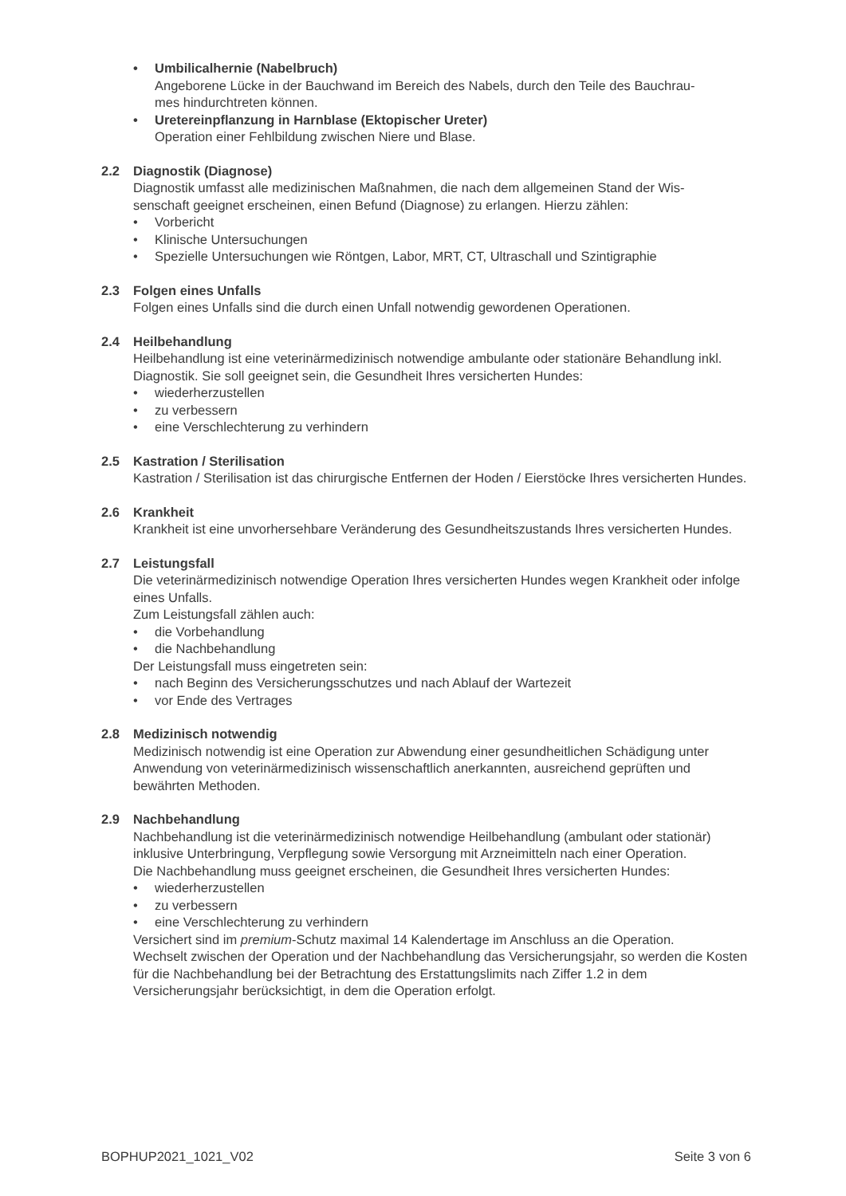• Umbilicalhernie (Nabelbruch)
Angeborene Lücke in der Bauchwand im Bereich des Nabels, durch den Teile des Bauchrau-
mes hindurchtreten können.
• Uretereinpflanzung in Harnblase (Ektopischer Ureter)
Operation einer Fehlbildung zwischen Niere und Blase.
2.2 Diagnostik (Diagnose)
Diagnostik umfasst alle medizinischen Maßnahmen, die nach dem allgemeinen Stand der Wis-
senschaft geeignet erscheinen, einen Befund (Diagnose) zu erlangen. Hierzu zählen:
• Vorbericht
• Klinische Untersuchungen
• Spezielle Untersuchungen wie Röntgen, Labor, MRT, CT, Ultraschall und Szintigraphie
2.3 Folgen eines Unfalls
Folgen eines Unfalls sind die durch einen Unfall notwendig gewordenen Operationen.
2.4 Heilbehandlung
Heilbehandlung ist eine veterinärmedizinisch notwendige ambulante oder stationäre Behandlung inkl. Diagnostik. Sie soll geeignet sein, die Gesundheit Ihres versicherten Hundes:
• wiederherzustellen
• zu verbessern
• eine Verschlechterung zu verhindern
2.5 Kastration / Sterilisation
Kastration / Sterilisation ist das chirurgische Entfernen der Hoden / Eierstöcke Ihres versicherten Hundes.
2.6 Krankheit
Krankheit ist eine unvorhersehbare Veränderung des Gesundheitszustands Ihres versicherten Hundes.
2.7 Leistungsfall
Die veterinärmedizinisch notwendige Operation Ihres versicherten Hundes wegen Krankheit oder infolge eines Unfalls.
Zum Leistungsfall zählen auch:
• die Vorbehandlung
• die Nachbehandlung
Der Leistungsfall muss eingetreten sein:
• nach Beginn des Versicherungsschutzes und nach Ablauf der Wartezeit
• vor Ende des Vertrages
2.8 Medizinisch notwendig
Medizinisch notwendig ist eine Operation zur Abwendung einer gesundheitlichen Schädigung unter Anwendung von veterinärmedizinisch wissenschaftlich anerkannten, ausreichend geprüften und bewährten Methoden.
2.9 Nachbehandlung
Nachbehandlung ist die veterinärmedizinisch notwendige Heilbehandlung (ambulant oder stationär) inklusive Unterbringung, Verpflegung sowie Versorgung mit Arzneimitteln nach einer Operation.
Die Nachbehandlung muss geeignet erscheinen, die Gesundheit Ihres versicherten Hundes:
• wiederherzustellen
• zu verbessern
• eine Verschlechterung zu verhindern
Versichert sind im premium-Schutz maximal 14 Kalendertage im Anschluss an die Operation.
Wechselt zwischen der Operation und der Nachbehandlung das Versicherungsjahr, so werden die Kosten für die Nachbehandlung bei der Betrachtung des Erstattungslimits nach Ziffer 1.2 in dem Versicherungsjahr berücksichtigt, in dem die Operation erfolgt.
BOPHUP2021_1021_V02 Seite 3 von 6